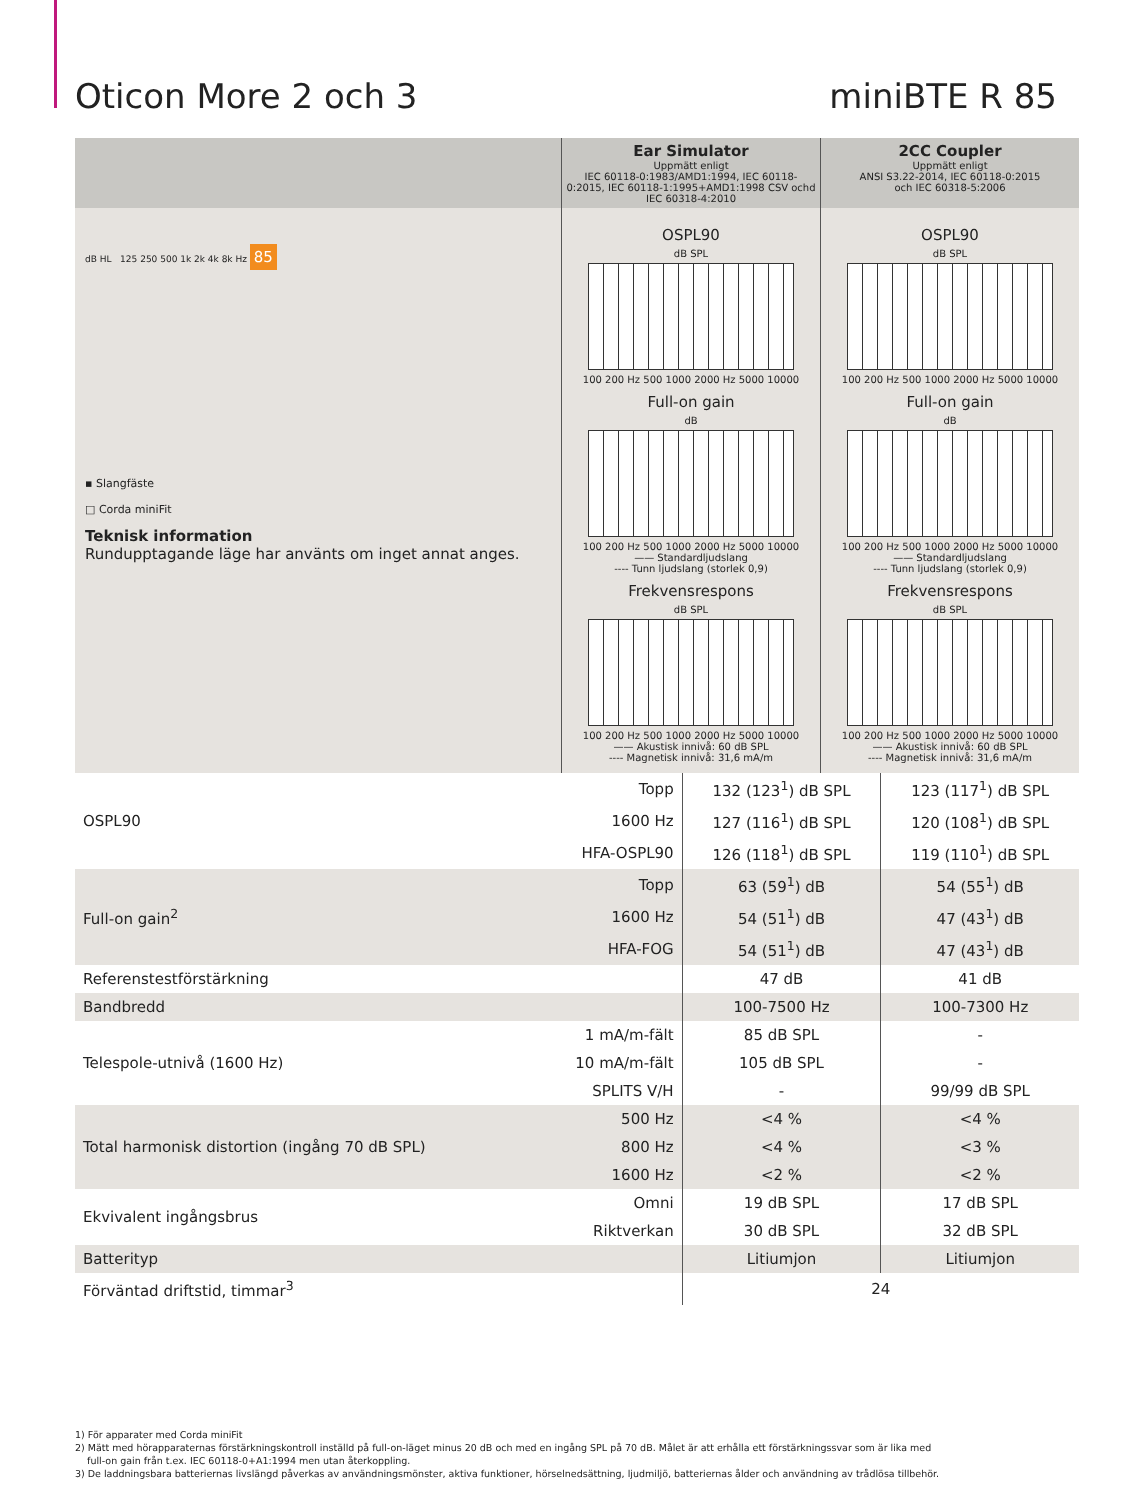Oticon More 2 och 3 miniBTE R 85
Ear Simulator
Uppmätt enligt
IEC 60118-0:1983/AMD1:1994, IEC 60118-0:2015, IEC 60118-1:1995+AMD1:1998 CSV ochd
IEC 60318-4:2010
2CC Coupler
Uppmätt enligt
ANSI S3.22-2014, IEC 60118-0:2015
och IEC 60318-5:2006
dB HL 125 250 500 1k 2k 4k 8k Hz 85
▪ Slangfäste
□ Corda miniFit
Teknisk information
Rundupptagande läge har använts om inget annat anges.
OSPL90
dB SPL
100 200 Hz 500 1000 2000 Hz 5000 10000
Full-on gain
dB
100 200 Hz 500 1000 2000 Hz 5000 10000
—— Standardljudslang
---- Tunn ljudslang (storlek 0,9)
Frekvensrespons
dB SPL
100 200 Hz 500 1000 2000 Hz 5000 10000
—— Akustisk innivå: 60 dB SPL
---- Magnetisk innivå: 31,6 mA/m
OSPL90
dB SPL
100 200 Hz 500 1000 2000 Hz 5000 10000
Full-on gain
dB
100 200 Hz 500 1000 2000 Hz 5000 10000
—— Standardljudslang
---- Tunn ljudslang (storlek 0,9)
Frekvensrespons
dB SPL
100 200 Hz 500 1000 2000 Hz 5000 10000
—— Akustisk innivå: 60 dB SPL
---- Magnetisk innivå: 31,6 mA/m
| OSPL90 | Topp | 132 (123<sup>1</sup>) dB SPL | 123 (117<sup>1</sup>) dB SPL |
| | 1600 Hz | 127 (116<sup>1</sup>) dB SPL | 120 (108<sup>1</sup>) dB SPL |
| | HFA-OSPL90 | 126 (118<sup>1</sup>) dB SPL | 119 (110<sup>1</sup>) dB SPL |
| Full-on gain<sup>2</sup> | Topp | 63 (59<sup>1</sup>) dB | 54 (55<sup>1</sup>) dB |
| | 1600 Hz | 54 (51<sup>1</sup>) dB | 47 (43<sup>1</sup>) dB |
| | HFA-FOG | 54 (51<sup>1</sup>) dB | 47 (43<sup>1</sup>) dB |
| Referenstestförstärkning | | 47 dB | 41 dB |
| Bandbredd | | 100-7500 Hz | 100-7300 Hz |
| Telespole-utnivå (1600 Hz) | 1 mA/m-fält | 85 dB SPL | - |
| | 10 mA/m-fält | 105 dB SPL | - |
| | SPLITS V/H | - | 99/99 dB SPL |
| Total harmonisk distortion (ingång 70 dB SPL) | 500 Hz | <4 % | <4 % |
| | 800 Hz | <4 % | <3 % |
| | 1600 Hz | <2 % | <2 % |
| Ekvivalent ingångsbrus | Omni | 19 dB SPL | 17 dB SPL |
| | Riktverkan | 30 dB SPL | 32 dB SPL |
| Batterityp | | Litiumjon | Litiumjon |
| Förväntad driftstid, timmar<sup>3</sup> | | 24 | |
1) För apparater med Corda miniFit
2) Mätt med hörapparaternas förstärkningskontroll inställd på full-on-läget minus 20 dB och med en ingång SPL på 70 dB. Målet är att erhålla ett förstärkningssvar som är lika med
full-on gain från t.ex. IEC 60118-0+A1:1994 men utan återkoppling.
3) De laddningsbara batteriernas livslängd påverkas av användningsmönster, aktiva funktioner, hörselnedsättning, ljudmiljö, batteriernas ålder och användning av trådlösa tillbehör.